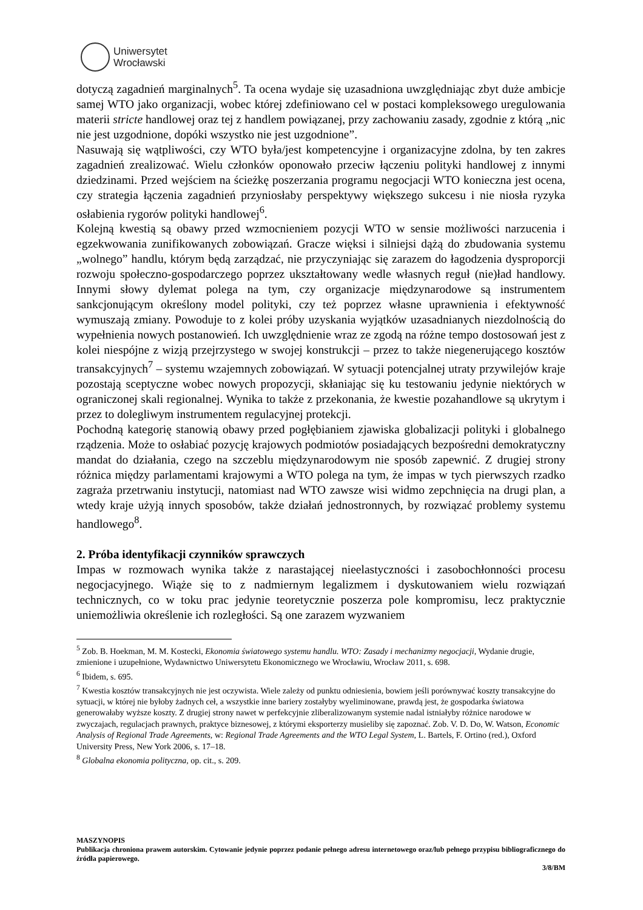Uniwersytet
Wrocławski
dotyczą zagadnień marginalnych<sup>5</sup>. Ta ocena wydaje się uzasadniona uwzględniając zbyt duże ambicje samej WTO jako organizacji, wobec której zdefiniowano cel w postaci kompleksowego uregulowania materii stricte handlowej oraz tej z handlem powiązanej, przy zachowaniu zasady, zgodnie z którą „nic nie jest uzgodnione, dopóki wszystko nie jest uzgodnione”.
Nasuwają się wątpliwości, czy WTO była/jest kompetencyjne i organizacyjne zdolna, by ten zakres zagadnień zrealizować. Wielu członków oponowało przeciw łączeniu polityki handlowej z innymi dziedzinami. Przed wejściem na ścieżkę poszerzania programu negocjacji WTO konieczna jest ocena, czy strategia łączenia zagadnień przyniosłaby perspektywy większego sukcesu i nie niosła ryzyka osłabienia rygorów polityki handlowej<sup>6</sup>.
Kolejną kwestią są obawy przed wzmocnieniem pozycji WTO w sensie możliwości narzucenia i egzekwowania zunifikowanych zobowiązań. Gracze więksi i silniejsi dążą do zbudowania systemu „wolnego” handlu, którym będą zarządzać, nie przyczyniając się zarazem do łagodzenia dysproporcji rozwoju społeczno-gospodarczego poprzez ukształtowany wedle własnych reguł (nie)ład handlowy. Innymi słowy dylemat polega na tym, czy organizacje międzynarodowe są instrumentem sankcjonującym określony model polityki, czy też poprzez własne uprawnienia i efektywność wymuszają zmiany. Powoduje to z kolei próby uzyskania wyjątków uzasadnianych niezdolnością do wypełnienia nowych postanowień. Ich uwzględnienie wraz ze zgodą na różne tempo dostosowań jest z kolei niespójne z wizją przejrzystego w swojej konstrukcji – przez to także niegenerującego kosztów transakcyjnych<sup>7</sup> – systemu wzajemnych zobowiązań. W sytuacji potencjalnej utraty przywilejów kraje pozostają sceptyczne wobec nowych propozycji, skłaniając się ku testowaniu jedynie niektórych w ograniczonej skali regionalnej. Wynika to także z przekonania, że kwestie pozahandlowe są ukrytym i przez to dolegliwym instrumentem regulacyjnej protekcji.
Pochodną kategorię stanowią obawy przed pogłębianiem zjawiska globalizacji polityki i globalnego rządzenia. Może to osłabiać pozycję krajowych podmiotów posiadających bezpośredni demokratyczny mandat do działania, czego na szczeblu międzynarodowym nie sposób zapewnić. Z drugiej strony różnica między parlamentami krajowymi a WTO polega na tym, że impas w tych pierwszych rzadko zagraża przetrwaniu instytucji, natomiast nad WTO zawsze wisi widmo zepchnięcia na drugi plan, a wtedy kraje użyją innych sposobów, także działań jednostronnych, by rozwiązać problemy systemu handlowego<sup>8</sup>.
2. Próba identyfikacji czynników sprawczych
Impas w rozmowach wynika także z narastającej nieelastyczności i zasobochłonności procesu negocjacyjnego. Wiąże się to z nadmiernym legalizmem i dyskutowaniem wielu rozwiązań technicznych, co w toku prac jedynie teoretycznie poszerza pole kompromisu, lecz praktycznie uniemożliwia określenie ich rozległości. Są one zarazem wyzwaniem
<sup>5</sup> Zob. B. Hoekman, M. M. Kostecki, Ekonomia światowego systemu handlu. WTO: Zasady i mechanizmy negocjacji, Wydanie drugie, zmienione i uzupełnione, Wydawnictwo Uniwersytetu Ekonomicznego we Wrocławiu, Wrocław 2011, s. 698.
<sup>6</sup> Ibidem, s. 695.
<sup>7</sup> Kwestia kosztów transakcyjnych nie jest oczywista. Wiele zależy od punktu odniesienia, bowiem jeśli porównywać koszty transakcyjne do sytuacji, w której nie byłoby żadnych ceł, a wszystkie inne bariery zostałyby wyeliminowane, prawdą jest, że gospodarka światowa generowałaby wyższe koszty. Z drugiej strony nawet w perfekcyjnie zliberalizowanym systemie nadal istniałyby różnice narodowe w zwyczajach, regulacjach prawnych, praktyce biznesowej, z którymi eksporterzy musieliby się zapoznać. Zob. V. D. Do, W. Watson, Economic Analysis of Regional Trade Agreements, w: Regional Trade Agreements and the WTO Legal System, L. Bartels, F. Ortino (red.), Oxford University Press, New York 2006, s. 17–18.
<sup>8</sup> Globalna ekonomia polityczna, op. cit., s. 209.
MASZYNOPIS
Publikacja chroniona prawem autorskim. Cytowanie jedynie poprzez podanie pełnego adresu internetowego oraz/lub pełnego przypisu bibliograficznego do źródła papierowego.
3/8/BM